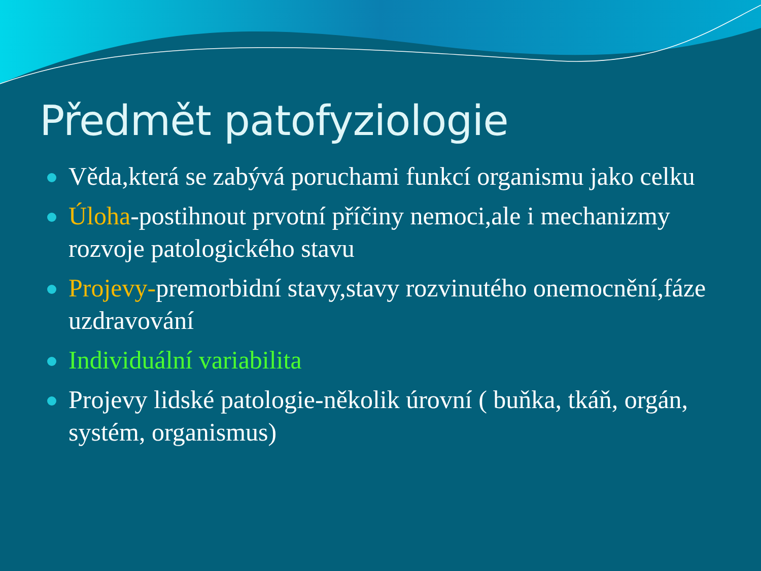Předmět patofyziologie
Věda,která se zabývá poruchami funkcí organismu jako celku
Úloha-postihnout prvotní příčiny nemoci,ale i mechanizmy rozvoje patologického stavu
Projevy-premorbidní stavy,stavy rozvinutého onemocnění,fáze uzdravování
Individuální variabilita
Projevy lidské patologie-několik úrovní ( buňka, tkáň, orgán, systém, organismus)